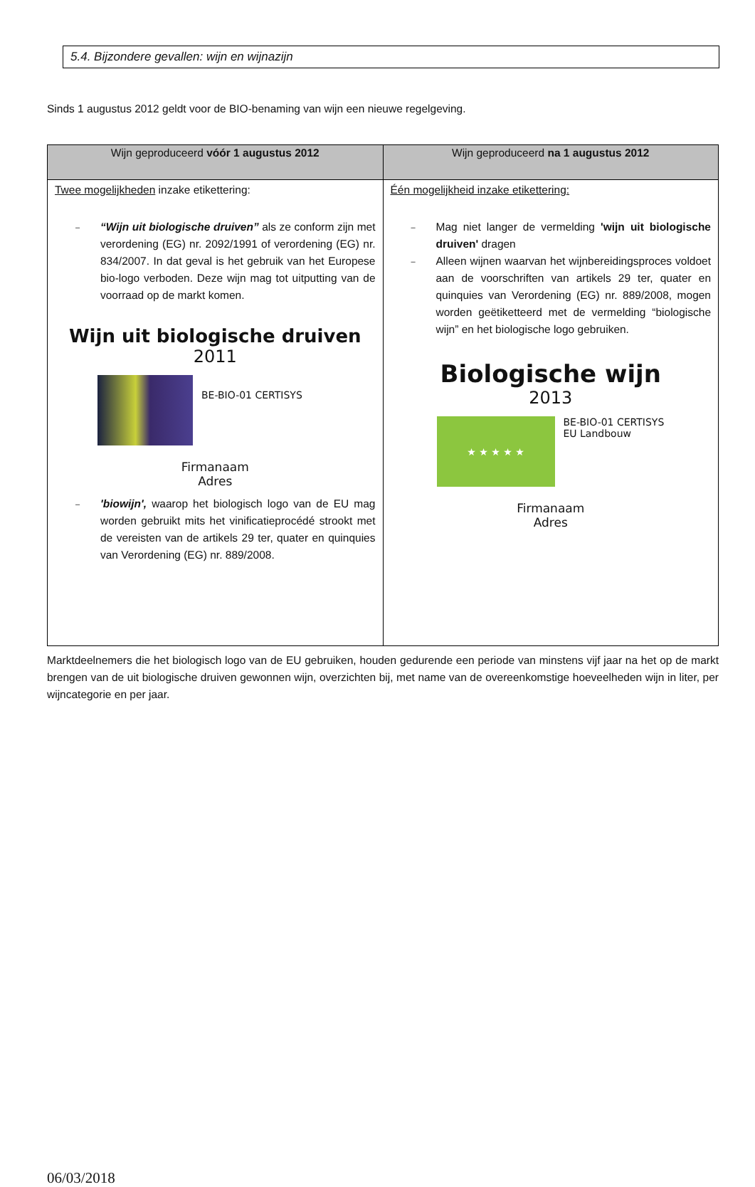5.4. Bijzondere gevallen: wijn en wijnazijn
Sinds 1 augustus 2012 geldt voor de BIO-benaming van wijn een nieuwe regelgeving.
| Wijn geproduceerd vóór 1 augustus 2012 | Wijn geproduceerd na 1 augustus 2012 |
| --- | --- |
| Twee mogelijkheden inzake etikettering: – “Wijn uit biologische druiven” als ze conform zijn met verordening (EG) nr. 2092/1991 of verordening (EG) nr. 834/2007. In dat geval is het gebruik van het Europese bio-logo verboden. Deze wijn mag tot uitputting van de voorraad op de markt komen. Wijn uit biologische druiven 2011 BE-BIO-01 CERTISYS Firmanaam Adres – 'biowijn', waarop het biologisch logo van de EU mag worden gebruikt mits het vinificatieprocédé strookt met de vereisten van de artikels 29 ter, quater en quinquies van Verordening (EG) nr. 889/2008. | Één mogelijkheid inzake etikettering: – Mag niet langer de vermelding 'wijn uit biologische druiven' dragen – Alleen wijnen waarvan het wijnbereidingsproces voldoet aan de voorschriften van artikels 29 ter, quater en quinquies van Verordening (EG) nr. 889/2008, mogen worden geëtiketteerd met de vermelding “biologische wijn” en het biologische logo gebruiken. Biologische wijn 2013 ★ ★ ★ ★ ★ BE-BIO-01 CERTISYS EU Landbouw Firmanaam Adres |
Marktdeelnemers die het biologisch logo van de EU gebruiken, houden gedurende een periode van minstens vijf jaar na het op de markt brengen van de uit biologische druiven gewonnen wijn, overzichten bij, met name van de overeenkomstige hoeveelheden wijn in liter, per wijncategorie en per jaar.
06/03/2018